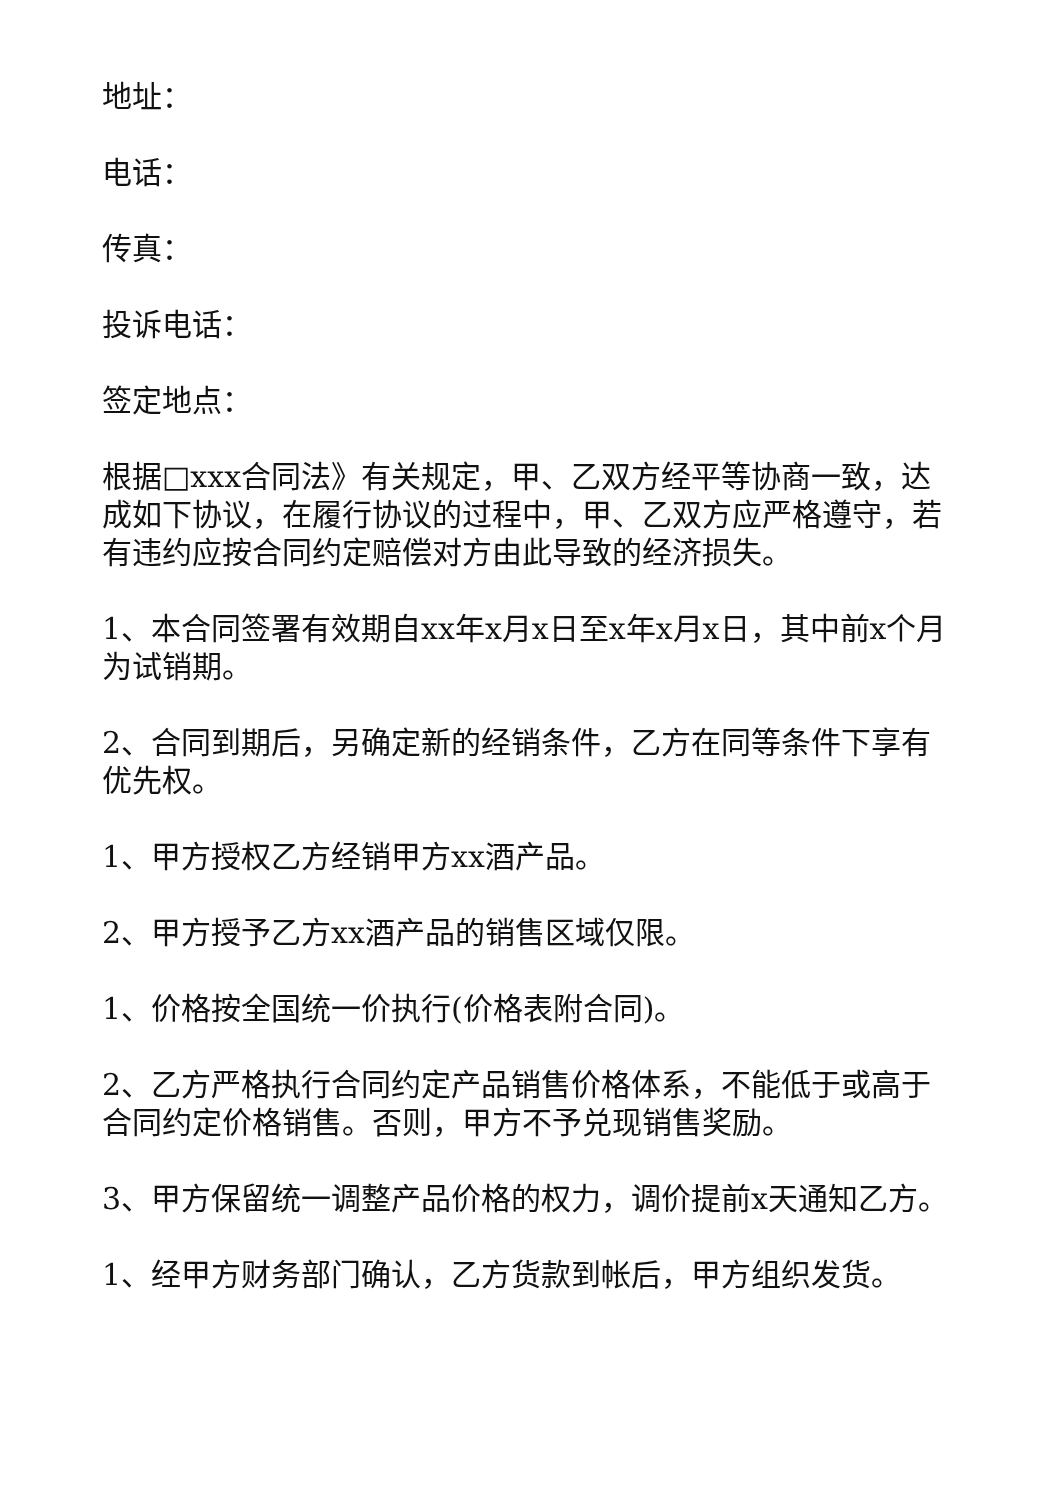地址：
电话：
传真：
投诉电话：
签定地点：
根据□xxx合同法》有关规定，甲、乙双方经平等协商一致，达成如下协议，在履行协议的过程中，甲、乙双方应严格遵守，若有违约应按合同约定赔偿对方由此导致的经济损失。
1、本合同签署有效期自xx年x月x日至x年x月x日，其中前x个月为试销期。
2、合同到期后，另确定新的经销条件，乙方在同等条件下享有优先权。
1、甲方授权乙方经销甲方xx酒产品。
2、甲方授予乙方xx酒产品的销售区域仅限。
1、价格按全国统一价执行(价格表附合同)。
2、乙方严格执行合同约定产品销售价格体系，不能低于或高于合同约定价格销售。否则，甲方不予兑现销售奖励。
3、甲方保留统一调整产品价格的权力，调价提前x天通知乙方。
1、经甲方财务部门确认，乙方货款到帐后，甲方组织发货。